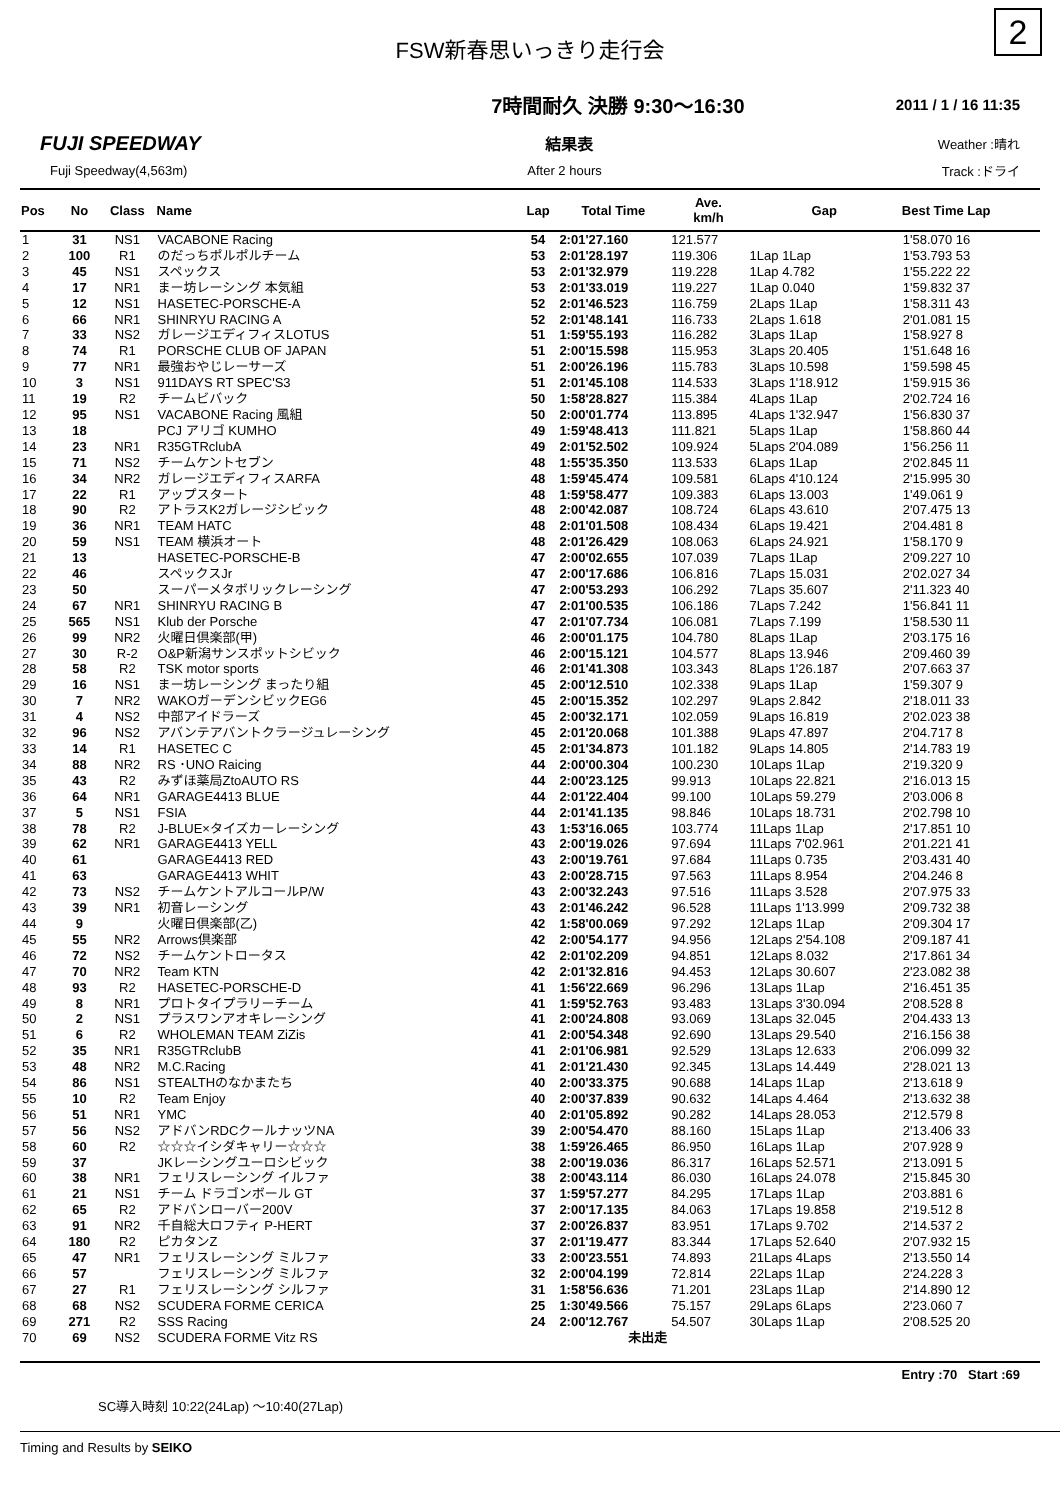2
FSW新春思いっきり走行会
7時間耐久 決勝 9:30〜16:30 2011 / 1 / 16 11:35
FUJI SPEEDWAY 結果表 Weather :晴れ
Fuji Speedway(4,563m) After 2 hours Track :ドライ
| Pos | No | Class | Name | Lap | Total Time | Ave. km/h | Gap | Best Time Lap |
| --- | --- | --- | --- | --- | --- | --- | --- | --- |
| 1 | 31 | NS1 | VACABONE Racing | 54 | 2:01'27.160 | 121.577 | | 1'58.070 16 |
| 2 | 100 | R1 | のだっちポルポルチーム | 53 | 2:01'28.197 | 119.306 | 1Lap 1Lap | 1'53.793 53 |
| 3 | 45 | NS1 | スペックス | 53 | 2:01'32.979 | 119.228 | 1Lap 4.782 | 1'55.222 22 |
| 4 | 17 | NR1 | まー坊レーシング 本気組 | 53 | 2:01'33.019 | 119.227 | 1Lap 0.040 | 1'59.832 37 |
| 5 | 12 | NS1 | HASETEC-PORSCHE-A | 52 | 2:01'46.523 | 116.759 | 2Laps 1Lap | 1'58.311 43 |
| 6 | 66 | NR1 | SHINRYU RACING A | 52 | 2:01'48.141 | 116.733 | 2Laps 1.618 | 2'01.081 15 |
| 7 | 33 | NS2 | ガレージエディフィスLOTUS | 51 | 1:59'55.193 | 116.282 | 3Laps 1Lap | 1'58.927 8 |
| 8 | 74 | R1 | PORSCHE CLUB OF JAPAN | 51 | 2:00'15.598 | 115.953 | 3Laps 20.405 | 1'51.648 16 |
| 9 | 77 | NR1 | 最強おやじレーサーズ | 51 | 2:00'26.196 | 115.783 | 3Laps 10.598 | 1'59.598 45 |
| 10 | 3 | NS1 | 911DAYS RT SPEC'S3 | 51 | 2:01'45.108 | 114.533 | 3Laps 1'18.912 | 1'59.915 36 |
| 11 | 19 | R2 | チームビバック | 50 | 1:58'28.827 | 115.384 | 4Laps 1Lap | 2'02.724 16 |
| 12 | 95 | NS1 | VACABONE Racing 風組 | 50 | 2:00'01.774 | 113.895 | 4Laps 1'32.947 | 1'56.830 37 |
| 13 | 18 | | PCJ アリゴ KUMHO | 49 | 1:59'48.413 | 111.821 | 5Laps 1Lap | 1'58.860 44 |
| 14 | 23 | NR1 | R35GTRclubA | 49 | 2:01'52.502 | 109.924 | 5Laps 2'04.089 | 1'56.256 11 |
| 15 | 71 | NS2 | チームケントセブン | 48 | 1:55'35.350 | 113.533 | 6Laps 1Lap | 2'02.845 11 |
| 16 | 34 | NR2 | ガレージエディフィスARFA | 48 | 1:59'45.474 | 109.581 | 6Laps 4'10.124 | 2'15.995 30 |
| 17 | 22 | R1 | アップスタート | 48 | 1:59'58.477 | 109.383 | 6Laps 13.003 | 1'49.061 9 |
| 18 | 90 | R2 | アトラスK2ガレージシビック | 48 | 2:00'42.087 | 108.724 | 6Laps 43.610 | 2'07.475 13 |
| 19 | 36 | NR1 | TEAM HATC | 48 | 2:01'01.508 | 108.434 | 6Laps 19.421 | 2'04.481 8 |
| 20 | 59 | NS1 | TEAM 横浜オート | 48 | 2:01'26.429 | 108.063 | 6Laps 24.921 | 1'58.170 9 |
| 21 | 13 | | HASETEC-PORSCHE-B | 47 | 2:00'02.655 | 107.039 | 7Laps 1Lap | 2'09.227 10 |
| 22 | 46 | | スペックスJr | 47 | 2:00'17.686 | 106.816 | 7Laps 15.031 | 2'02.027 34 |
| 23 | 50 | | スーパーメタボリックレーシング | 47 | 2:00'53.293 | 106.292 | 7Laps 35.607 | 2'11.323 40 |
| 24 | 67 | NR1 | SHINRYU RACING B | 47 | 2:01'00.535 | 106.186 | 7Laps 7.242 | 1'56.841 11 |
| 25 | 565 | NS1 | Klub der Porsche | 47 | 2:01'07.734 | 106.081 | 7Laps 7.199 | 1'58.530 11 |
| 26 | 99 | NR2 | 火曜日倶楽部(甲) | 46 | 2:00'01.175 | 104.780 | 8Laps 1Lap | 2'03.175 16 |
| 27 | 30 | R-2 | O&P新潟サンスポットシビック | 46 | 2:00'15.121 | 104.577 | 8Laps 13.946 | 2'09.460 39 |
| 28 | 58 | R2 | TSK motor sports | 46 | 2:01'41.308 | 103.343 | 8Laps 1'26.187 | 2'07.663 37 |
| 29 | 16 | NS1 | まー坊レーシング まったり組 | 45 | 2:00'12.510 | 102.338 | 9Laps 1Lap | 1'59.307 9 |
| 30 | 7 | NR2 | WAKOガーデンシビックEG6 | 45 | 2:00'15.352 | 102.297 | 9Laps 2.842 | 2'18.011 33 |
| 31 | 4 | NS2 | 中部アイドラーズ | 45 | 2:00'32.171 | 102.059 | 9Laps 16.819 | 2'02.023 38 |
| 32 | 96 | NS2 | アバンテアバントクラージュレーシング | 45 | 2:01'20.068 | 101.388 | 9Laps 47.897 | 2'04.717 8 |
| 33 | 14 | R1 | HASETEC C | 45 | 2:01'34.873 | 101.182 | 9Laps 14.805 | 2'14.783 19 |
| 34 | 88 | NR2 | RS ･UNO Raicing | 44 | 2:00'00.304 | 100.230 | 10Laps 1Lap | 2'19.320 9 |
| 35 | 43 | R2 | みずほ薬局ZtoAUTO RS | 44 | 2:00'23.125 | 99.913 | 10Laps 22.821 | 2'16.013 15 |
| 36 | 64 | NR1 | GARAGE4413 BLUE | 44 | 2:01'22.404 | 99.100 | 10Laps 59.279 | 2'03.006 8 |
| 37 | 5 | NS1 | FSIA | 44 | 2:01'41.135 | 98.846 | 10Laps 18.731 | 2'02.798 10 |
| 38 | 78 | R2 | J-BLUE×タイズカーレーシング | 43 | 1:53'16.065 | 103.774 | 11Laps 1Lap | 2'17.851 10 |
| 39 | 62 | NR1 | GARAGE4413 YELL | 43 | 2:00'19.026 | 97.694 | 11Laps 7'02.961 | 2'01.221 41 |
| 40 | 61 | | GARAGE4413 RED | 43 | 2:00'19.761 | 97.684 | 11Laps 0.735 | 2'03.431 40 |
| 41 | 63 | | GARAGE4413 WHIT | 43 | 2:00'28.715 | 97.563 | 11Laps 8.954 | 2'04.246 8 |
| 42 | 73 | NS2 | チームケントアルコールP/W | 43 | 2:00'32.243 | 97.516 | 11Laps 3.528 | 2'07.975 33 |
| 43 | 39 | NR1 | 初音レーシング | 43 | 2:01'46.242 | 96.528 | 11Laps 1'13.999 | 2'09.732 38 |
| 44 | 9 | | 火曜日倶楽部(乙) | 42 | 1:58'00.069 | 97.292 | 12Laps 1Lap | 2'09.304 17 |
| 45 | 55 | NR2 | Arrows倶楽部 | 42 | 2:00'54.177 | 94.956 | 12Laps 2'54.108 | 2'09.187 41 |
| 46 | 72 | NS2 | チームケントロータス | 42 | 2:01'02.209 | 94.851 | 12Laps 8.032 | 2'17.861 34 |
| 47 | 70 | NR2 | Team KTN | 42 | 2:01'32.816 | 94.453 | 12Laps 30.607 | 2'23.082 38 |
| 48 | 93 | R2 | HASETEC-PORSCHE-D | 41 | 1:56'22.669 | 96.296 | 13Laps 1Lap | 2'16.451 35 |
| 49 | 8 | NR1 | プロトタイプラリーチーム | 41 | 1:59'52.763 | 93.483 | 13Laps 3'30.094 | 2'08.528 8 |
| 50 | 2 | NS1 | プラスワンアオキレーシング | 41 | 2:00'24.808 | 93.069 | 13Laps 32.045 | 2'04.433 13 |
| 51 | 6 | R2 | WHOLEMAN TEAM ZiZis | 41 | 2:00'54.348 | 92.690 | 13Laps 29.540 | 2'16.156 38 |
| 52 | 35 | NR1 | R35GTRclubB | 41 | 2:01'06.981 | 92.529 | 13Laps 12.633 | 2'06.099 32 |
| 53 | 48 | NR2 | M.C.Racing | 41 | 2:01'21.430 | 92.345 | 13Laps 14.449 | 2'28.021 13 |
| 54 | 86 | NS1 | STEALTHのなかまたち | 40 | 2:00'33.375 | 90.688 | 14Laps 1Lap | 2'13.618 9 |
| 55 | 10 | R2 | Team Enjoy | 40 | 2:00'37.839 | 90.632 | 14Laps 4.464 | 2'13.632 38 |
| 56 | 51 | NR1 | YMC | 40 | 2:01'05.892 | 90.282 | 14Laps 28.053 | 2'12.579 8 |
| 57 | 56 | NS2 | アドバンRDCクールナッツNA | 39 | 2:00'54.470 | 88.160 | 15Laps 1Lap | 2'13.406 33 |
| 58 | 60 | R2 | ☆☆☆イシダキャリー☆☆☆ | 38 | 1:59'26.465 | 86.950 | 16Laps 1Lap | 2'07.928 9 |
| 59 | 37 | | JKレーシングユーロシビック | 38 | 2:00'19.036 | 86.317 | 16Laps 52.571 | 2'13.091 5 |
| 60 | 38 | NR1 | フェリスレーシング イルファ | 38 | 2:00'43.114 | 86.030 | 16Laps 24.078 | 2'15.845 30 |
| 61 | 21 | NS1 | チーム ドラゴンボール GT | 37 | 1:59'57.277 | 84.295 | 17Laps 1Lap | 2'03.881 6 |
| 62 | 65 | R2 | アドバンローバー200V | 37 | 2:00'17.135 | 84.063 | 17Laps 19.858 | 2'19.512 8 |
| 63 | 91 | NR2 | 千自総大ロフティ P-HERT | 37 | 2:00'26.837 | 83.951 | 17Laps 9.702 | 2'14.537 2 |
| 64 | 180 | R2 | ピカタンZ | 37 | 2:01'19.477 | 83.344 | 17Laps 52.640 | 2'07.932 15 |
| 65 | 47 | NR1 | フェリスレーシング ミルファ | 33 | 2:00'23.551 | 74.893 | 21Laps 4Laps | 2'13.550 14 |
| 66 | 57 | | フェリスレーシング ミルファ | 32 | 2:00'04.199 | 72.814 | 22Laps 1Lap | 2'24.228 3 |
| 67 | 27 | R1 | フェリスレーシング シルファ | 31 | 1:58'56.636 | 71.201 | 23Laps 1Lap | 2'14.890 12 |
| 68 | 68 | NS2 | SCUDERA FORME CERICA | 25 | 1:30'49.566 | 75.157 | 29Laps 6Laps | 2'23.060 7 |
| 69 | 271 | R2 | SSS Racing | 24 | 2:00'12.767 | 54.507 | 30Laps 1Lap | 2'08.525 20 |
| 70 | 69 | NS2 | SCUDERA FORME Vitz RS | | 未出走 | | | |
Entry :70 Start :69
SC導入時刻 10:22(24Lap) 〜10:40(27Lap)
Timing and Results by SEIKO